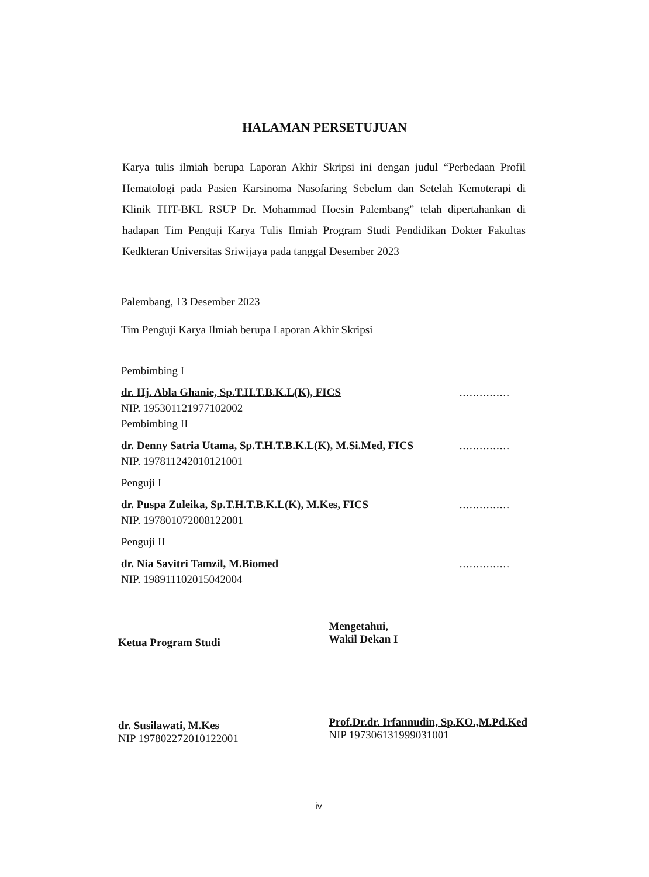HALAMAN PERSETUJUAN
Karya tulis ilmiah berupa Laporan Akhir Skripsi ini dengan judul “Perbedaan Profil Hematologi pada Pasien Karsinoma Nasofaring Sebelum dan Setelah Kemoterapi di Klinik THT-BKL RSUP Dr. Mohammad Hoesin Palembang” telah dipertahankan di hadapan Tim Penguji Karya Tulis Ilmiah Program Studi Pendidikan Dokter Fakultas Kedkteran Universitas Sriwijaya pada tanggal Desember 2023
Palembang, 13 Desember 2023
Tim Penguji Karya Ilmiah berupa Laporan Akhir Skripsi
Pembimbing I
dr. Hj. Abla Ghanie, Sp.T.H.T.B.K.L(K), FICS...............
NIP. 195301121977102002
Pembimbing II
dr. Denny Satria Utama, Sp.T.H.T.B.K.L(K), M.Si.Med, FICS...............
NIP. 197811242010121001
Penguji I
dr. Puspa Zuleika, Sp.T.H.T.B.K.L(K), M.Kes, FICS...............
NIP. 197801072008122001
Penguji II
dr. Nia Savitri Tamzil, M.Biomed...............
NIP. 198911102015042004
Ketua Program Studi
dr. Susilawati, M.Kes
NIP 197802272010122001
Mengetahui,
Wakil Dekan I
Prof.Dr.dr. Irfannudin, Sp.KO.,M.Pd.Ked
NIP 197306131999031001
iv